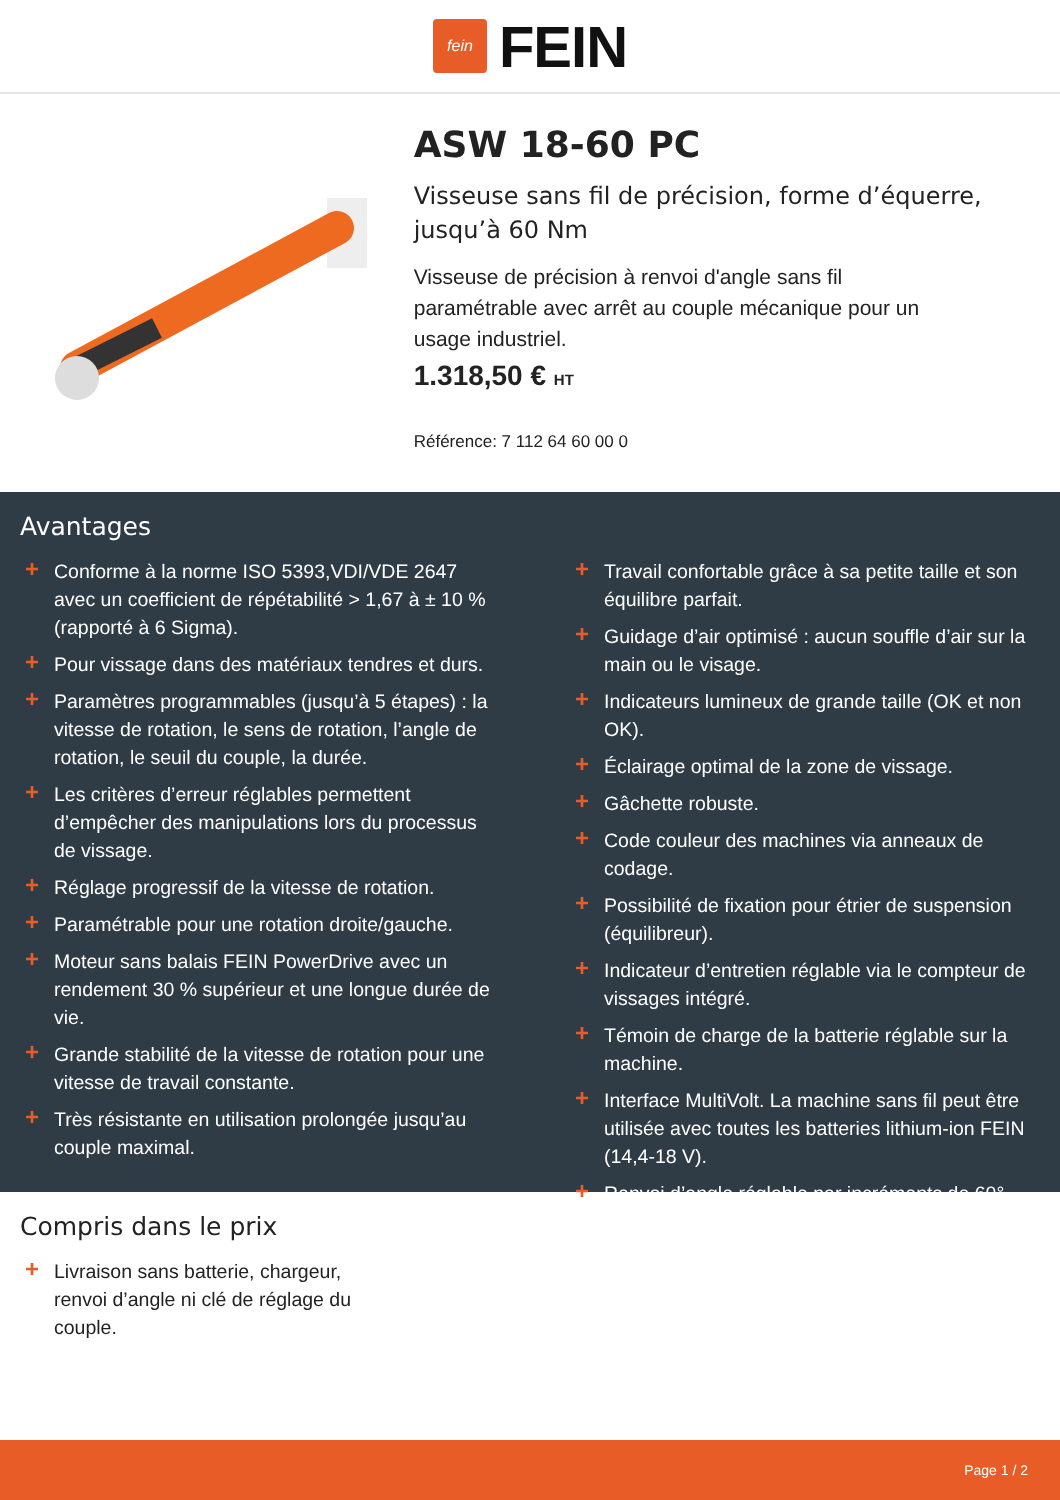fein
FEIN
ASW 18-60 PC
Visseuse sans fil de précision, forme d’équerre, jusqu’à 60 Nm
Visseuse de précision à renvoi d'angle sans fil paramétrable avec arrêt au couple mécanique pour un usage industriel.
1.318,50 € HT
Référence: 7 112 64 60 00 0
Avantages
+ Conforme à la norme ISO 5393,VDI/VDE 2647 avec un coefficient de répétabilité > 1,67 à ± 10 % (rapporté à 6 Sigma).
+ Pour vissage dans des matériaux tendres et durs.
+ Paramètres programmables (jusqu’à 5 étapes) : la vitesse de rotation, le sens de rotation, l’angle de rotation, le seuil du couple, la durée.
+ Les critères d’erreur réglables permettent d’empêcher des manipulations lors du processus de vissage.
+ Réglage progressif de la vitesse de rotation.
+ Paramétrable pour une rotation droite/gauche.
+ Moteur sans balais FEIN PowerDrive avec un rendement 30 % supérieur et une longue durée de vie.
+ Grande stabilité de la vitesse de rotation pour une vitesse de travail constante.
+ Très résistante en utilisation prolongée jusqu’au couple maximal.
+ Travail confortable grâce à sa petite taille et son équilibre parfait.
+ Guidage d’air optimisé : aucun souffle d’air sur la main ou le visage.
+ Indicateurs lumineux de grande taille (OK et non OK).
+ Éclairage optimal de la zone de vissage.
+ Gâchette robuste.
+ Code couleur des machines via anneaux de codage.
+ Possibilité de fixation pour étrier de suspension (équilibreur).
+ Indicateur d’entretien réglable via le compteur de vissages intégré.
+ Témoin de charge de la batterie réglable sur la machine.
+ Interface MultiVolt. La machine sans fil peut être utilisée avec toutes les batteries lithium-ion FEIN (14,4-18 V).
+ Renvoi d’angle réglable par incréments de 60°.
Compris dans le prix
+ Livraison sans batterie, chargeur, renvoi d’angle ni clé de réglage du couple.
Page 1 / 2